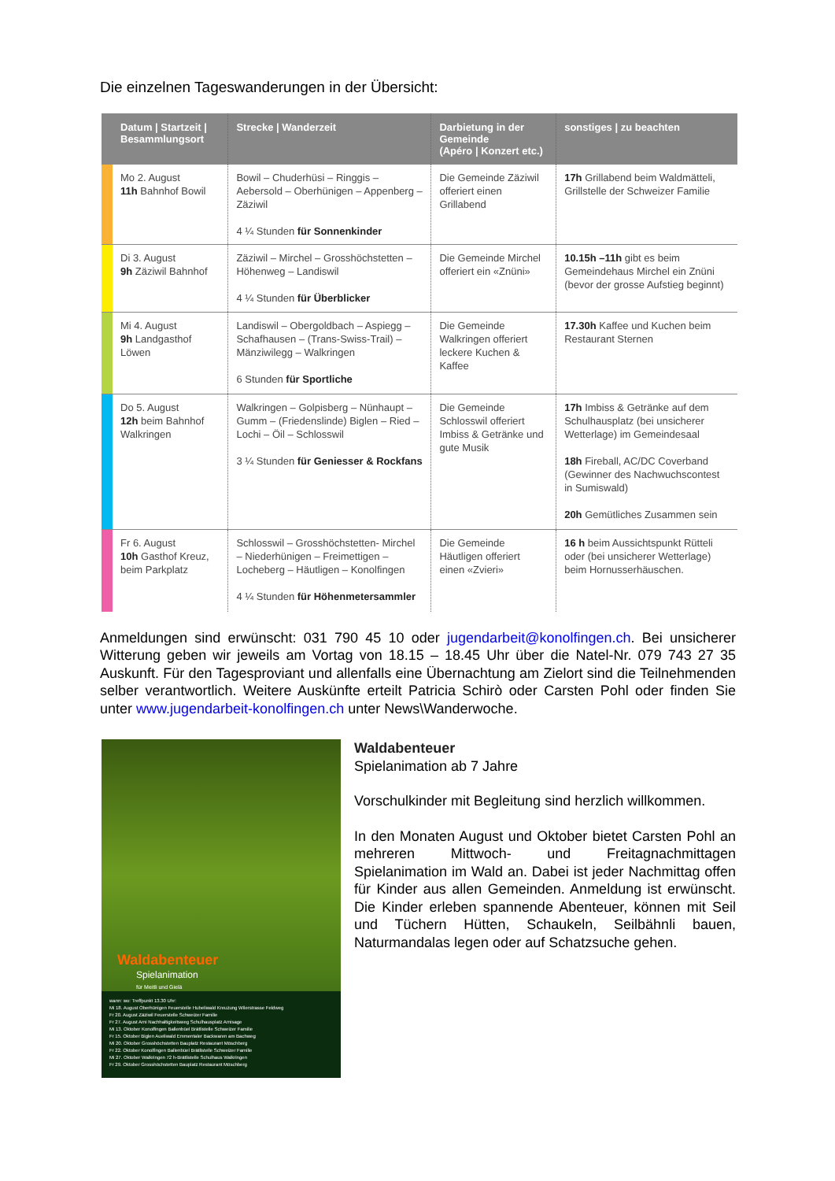Die einzelnen Tageswanderungen in der Übersicht:
| | Datum / Startzeit / Besammlungsort | Strecke / Wanderzeit | Darbietung in der Gemeinde (Apéro / Konzert etc.) | sonstiges / zu beachten |
| --- | --- | --- | --- | --- |
| | Mo 2. August 11h Bahnhof Bowil | Bowil – Chuderhüsi – Ringgis – Aebersold – Oberhünigen – Appenberg – Zäziwil 4 ¼ Stunden für Sonnenkinder | Die Gemeinde Zäziwil offeriert einen Grillabend | 17h Grillabend beim Waldmätteli, Grillstelle der Schweizer Familie |
| | Di 3. August 9h Zäziwil Bahnhof | Zäziwil – Mirchel – Grosshöchstetten – Höhenweg – Landiswil 4 ¼ Stunden für Überblicker | Die Gemeinde Mirchel offeriert ein «Znüni» | 10.15h –11h gibt es beim Gemeindehaus Mirchel ein Znüni (bevor der grosse Aufstieg beginnt) |
| | Mi 4. August 9h Landgasthof Löwen | Landiswil – Obergoldbach – Aspiegg – Schafhausen – (Trans-Swiss-Trail) – Mänziwilegg – Walkringen 6 Stunden für Sportliche | Die Gemeinde Walkringen offeriert leckere Kuchen & Kaffee | 17.30h Kaffee und Kuchen beim Restaurant Sternen |
| | Do 5. August 12h beim Bahnhof Walkringen | Walkringen – Golpisberg – Nünhaupt – Gumm – (Friedenslinde) Biglen – Ried – Lochi – Öil – Schlosswil 3 ¼ Stunden für Geniesser & Rockfans | Die Gemeinde Schlosswil offeriert Imbiss & Getränke und gute Musik | 17h Imbiss & Getränke auf dem Schulhausplatz (bei unsicherer Wetterlage) im Gemeindesaal 18h Fireball, AC/DC Coverband (Gewinner des Nachwuchscontest in Sumiswald) 20h Gemütliches Zusammen sein |
| | Fr 6. August 10h Gasthof Kreuz, beim Parkplatz | Schlosswil – Grosshöchstetten- Mirchel – Niederhünigen – Freimettigen – Locheberg – Häutligen – Konolfingen 4 ¼ Stunden für Höhenmetersammler | Die Gemeinde Häutligen offeriert einen «Zvieri» | 16 h beim Aussichtspunkt Rütteli oder (bei unsicherer Wetterlage) beim Hornusserhäuschen. |
Anmeldungen sind erwünscht: 031 790 45 10 oder jugendarbeit@konolfingen.ch. Bei unsicherer Witterung geben wir jeweils am Vortag von 18.15 – 18.45 Uhr über die Natel-Nr. 079 743 27 35 Auskunft. Für den Tagesproviant und allenfalls eine Übernachtung am Zielort sind die Teilnehmenden selber verantwortlich. Weitere Auskünfte erteilt Patricia Schirò oder Carsten Pohl oder finden Sie unter www.jugendarbeit-konolfingen.ch unter News\Wanderwoche.
Waldabenteuer
Spielanimation
für Meitli und Gielä
wann: wo: Treffpunkt 13.30 Uhr:
Mi 18. August Oberhünigen Feuerstelle Hubeliwald Kreuzung Wilerstrasse Feldweg
Fr 20. August Zäziwil Feuerstelle Schweizer Familie
Fr 27. August Arni Nachhaltigkeitsweg Schulhausplatz Arnisage
Mi 13. Oktober Konolfingen Ballenbüel Brätlistelle Schweizer Familie
Fr 15. Oktober Biglen Aueliwald Emmentaler Backwaren am Bachweg
Mi 20. Oktober Grosshöchstetten Bauplatz Restaurant Möschberg
Fr 22. Oktober Konolfingen Ballenbüel Brätlistelle Schweizer Familie
Mi 27. Oktober Walkringen 72 h-Brätlistelle Schulhaus Walkringen
Fr 29. Oktober Grosshöchstetten Bauplatz Restaurant Möschberg
Waldabenteuer
Spielanimation ab 7 Jahre
Vorschulkinder mit Begleitung sind herzlich willkommen.
In den Monaten August und Oktober bietet Carsten Pohl an mehreren Mittwoch- und Freitagnachmittagen Spielanimation im Wald an. Dabei ist jeder Nachmittag offen für Kinder aus allen Gemeinden. Anmeldung ist erwünscht. Die Kinder erleben spannende Abenteuer, können mit Seil und Tüchern Hütten, Schaukeln, Seilbähnli bauen, Naturmandalas legen oder auf Schatzsuche gehen.